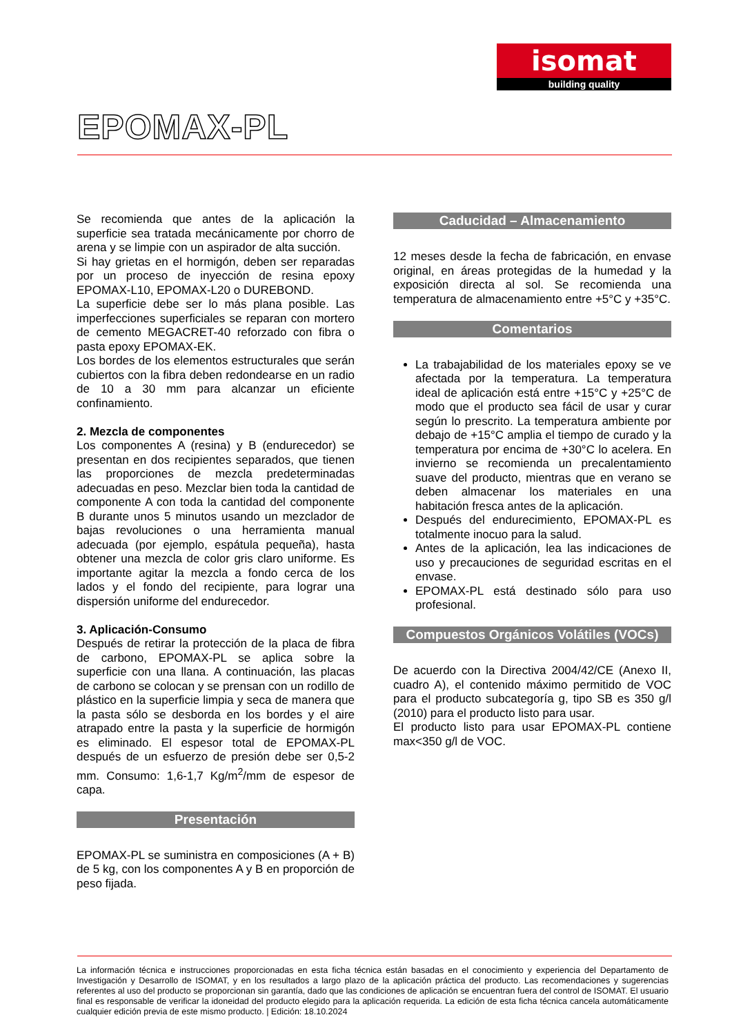isomat
building quality
EPOMAX-PL
Se recomienda que antes de la aplicación la superficie sea tratada mecánicamente por chorro de arena y se limpie con un aspirador de alta succión.
Si hay grietas en el hormigón, deben ser reparadas por un proceso de inyección de resina epoxy EPOMAX-L10, EPOMAX-L20 o DUREBOND.
La superficie debe ser lo más plana posible. Las imperfecciones superficiales se reparan con mortero de cemento MEGACRET-40 reforzado con fibra o pasta epoxy EPOMAX-EK.
Los bordes de los elementos estructurales que serán cubiertos con la fibra deben redondearse en un radio de 10 a 30 mm para alcanzar un eficiente confinamiento.
2. Mezcla de componentes
Los componentes A (resina) y B (endurecedor) se presentan en dos recipientes separados, que tienen las proporciones de mezcla predeterminadas adecuadas en peso. Mezclar bien toda la cantidad de componente A con toda la cantidad del componente B durante unos 5 minutos usando un mezclador de bajas revoluciones o una herramienta manual adecuada (por ejemplo, espátula pequeña), hasta obtener una mezcla de color gris claro uniforme. Es importante agitar la mezcla a fondo cerca de los lados y el fondo del recipiente, para lograr una dispersión uniforme del endurecedor.
3. Aplicación-Consumo
Después de retirar la protección de la placa de fibra de carbono, EPOMAX-PL se aplica sobre la superficie con una llana. A continuación, las placas de carbono se colocan y se prensan con un rodillo de plástico en la superficie limpia y seca de manera que la pasta sólo se desborda en los bordes y el aire atrapado entre la pasta y la superficie de hormigón es eliminado. El espesor total de EPOMAX-PL después de un esfuerzo de presión debe ser 0,5-2 mm. Consumo: 1,6-1,7 Kg/m<sup>2</sup>/mm de espesor de capa.
Presentación
EPOMAX-PL se suministra en composiciones (A + B) de 5 kg, con los componentes A y B en proporción de peso fijada.
Caducidad – Almacenamiento
12 meses desde la fecha de fabricación, en envase original, en áreas protegidas de la humedad y la exposición directa al sol. Se recomienda una temperatura de almacenamiento entre +5°C y +35°C.
Comentarios
La trabajabilidad de los materiales epoxy se ve afectada por la temperatura. La temperatura ideal de aplicación está entre +15°C y +25°C de modo que el producto sea fácil de usar y curar según lo prescrito. La temperatura ambiente por debajo de +15°C amplia el tiempo de curado y la temperatura por encima de +30°C lo acelera. En invierno se recomienda un precalentamiento suave del producto, mientras que en verano se deben almacenar los materiales en una habitación fresca antes de la aplicación.
Después del endurecimiento, EPOMAX-PL es totalmente inocuo para la salud.
Antes de la aplicación, lea las indicaciones de uso y precauciones de seguridad escritas en el envase.
EPOMAX-PL está destinado sólo para uso profesional.
Compuestos Orgánicos Volátiles (VOCs)
De acuerdo con la Directiva 2004/42/CE (Anexo II, cuadro A), el contenido máximo permitido de VOC para el producto subcategoría g, tipo SB es 350 g/l (2010) para el producto listo para usar.
El producto listo para usar EPOMAX-PL contiene max<350 g/l de VOC.
La información técnica e instrucciones proporcionadas en esta ficha técnica están basadas en el conocimiento y experiencia del Departamento de Investigación y Desarrollo de ISOMAT, y en los resultados a largo plazo de la aplicación práctica del producto. Las recomendaciones y sugerencias referentes al uso del producto se proporcionan sin garantía, dado que las condiciones de aplicación se encuentran fuera del control de ISOMAT. El usuario final es responsable de verificar la idoneidad del producto elegido para la aplicación requerida. La edición de esta ficha técnica cancela automáticamente cualquier edición previa de este mismo producto. | Edición: 18.10.2024